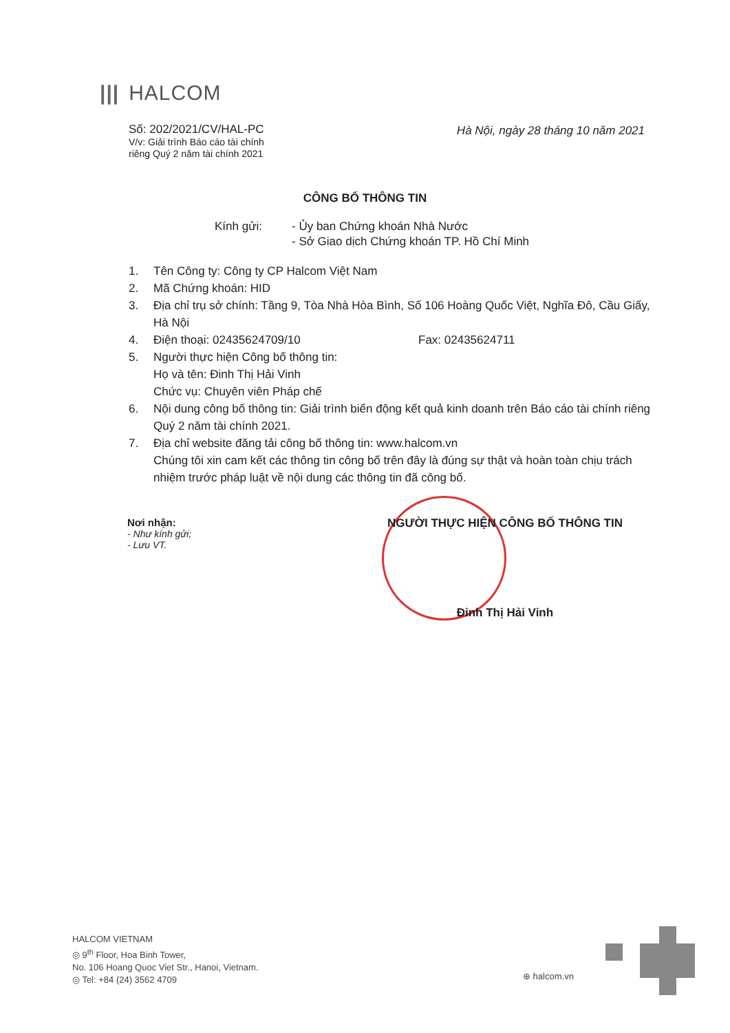||| HALCOM
Số: 202/2021/CV/HAL-PC
V/v: Giải trình Báo cáo tài chính
riêng Quý 2 năm tài chính 2021
Hà Nội, ngày 28 tháng 10 năm 2021
CÔNG BỐ THÔNG TIN
Kính gửi: - Ủy ban Chứng khoán Nhà Nước
- Sở Giao dịch Chứng khoán TP. Hồ Chí Minh
1. Tên Công ty: Công ty CP Halcom Việt Nam
2. Mã Chứng khoán: HID
3. Địa chỉ trụ sở chính: Tầng 9, Tòa Nhà Hòa Bình, Số 106 Hoàng Quốc Việt, Nghĩa Đô, Cầu Giấy, Hà Nội
4. Điện thoại: 02435624709/10 Fax: 02435624711
5. Người thực hiện Công bố thông tin:
Họ và tên: Đinh Thị Hải Vinh
Chức vụ: Chuyên viên Pháp chế
6. Nội dung công bố thông tin: Giải trình biến động kết quả kinh doanh trên Báo cáo tài chính riêng Quý 2 năm tài chính 2021.
7. Địa chỉ website đăng tải công bố thông tin: www.halcom.vn
Chúng tôi xin cam kết các thông tin công bố trên đây là đúng sự thật và hoàn toàn chịu trách nhiệm trước pháp luật về nội dung các thông tin đã công bố.
Nơi nhận:
- Như kính gửi;
- Lưu VT.
NGƯỜI THỰC HIỆN CÔNG BỐ THÔNG TIN
Đinh Thị Hải Vinh
HALCOM VIETNAM
◎ 9<sup>th</sup> Floor, Hoa Binh Tower,
No. 106 Hoang Quoc Viet Str., Hanoi, Vietnam.
◎ Tel: +84 (24) 3562 4709
⊕ halcom.vn